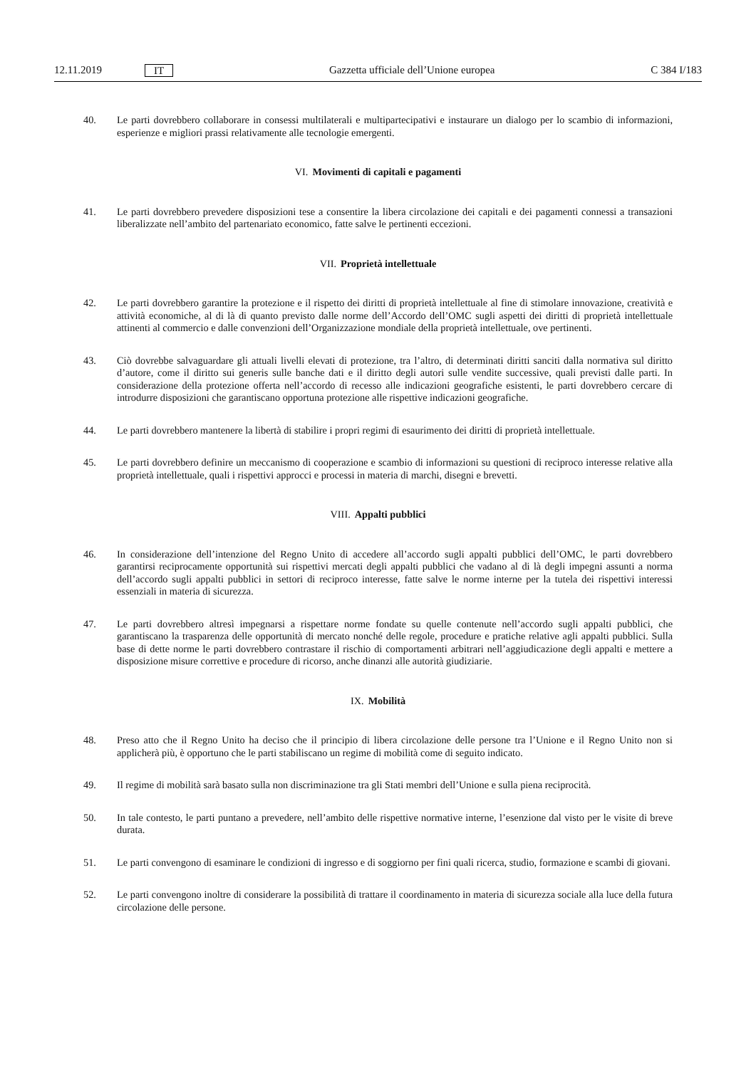12.11.2019 IT Gazzetta ufficiale dell’Unione europea C 384 I/183
40. Le parti dovrebbero collaborare in consessi multilaterali e multipartecipativi e instaurare un dialogo per lo scambio di informazioni, esperienze e migliori prassi relativamente alle tecnologie emergenti.
VI. Movimenti di capitali e pagamenti
41. Le parti dovrebbero prevedere disposizioni tese a consentire la libera circolazione dei capitali e dei pagamenti connessi a transazioni liberalizzate nell’ambito del partenariato economico, fatte salve le pertinenti eccezioni.
VII. Proprietà intellettuale
42. Le parti dovrebbero garantire la protezione e il rispetto dei diritti di proprietà intellettuale al fine di stimolare innovazione, creatività e attività economiche, al di là di quanto previsto dalle norme dell’Accordo dell’OMC sugli aspetti dei diritti di proprietà intellettuale attinenti al commercio e dalle convenzioni dell’Organizzazione mondiale della proprietà intellettuale, ove pertinenti.
43. Ciò dovrebbe salvaguardare gli attuali livelli elevati di protezione, tra l’altro, di determinati diritti sanciti dalla normativa sul diritto d’autore, come il diritto sui generis sulle banche dati e il diritto degli autori sulle vendite successive, quali previsti dalle parti. In considerazione della protezione offerta nell’accordo di recesso alle indicazioni geografiche esistenti, le parti dovrebbero cercare di introdurre disposizioni che garantiscano opportuna protezione alle rispettive indicazioni geografiche.
44. Le parti dovrebbero mantenere la libertà di stabilire i propri regimi di esaurimento dei diritti di proprietà intellettuale.
45. Le parti dovrebbero definire un meccanismo di cooperazione e scambio di informazioni su questioni di reciproco interesse relative alla proprietà intellettuale, quali i rispettivi approcci e processi in materia di marchi, disegni e brevetti.
VIII. Appalti pubblici
46. In considerazione dell’intenzione del Regno Unito di accedere all’accordo sugli appalti pubblici dell’OMC, le parti dovrebbero garantirsi reciprocamente opportunità sui rispettivi mercati degli appalti pubblici che vadano al di là degli impegni assunti a norma dell’accordo sugli appalti pubblici in settori di reciproco interesse, fatte salve le norme interne per la tutela dei rispettivi interessi essenziali in materia di sicurezza.
47. Le parti dovrebbero altresì impegnarsi a rispettare norme fondate su quelle contenute nell’accordo sugli appalti pubblici, che garantiscano la trasparenza delle opportunità di mercato nonché delle regole, procedure e pratiche relative agli appalti pubblici. Sulla base di dette norme le parti dovrebbero contrastare il rischio di comportamenti arbitrari nell’aggiudicazione degli appalti e mettere a disposizione misure correttive e procedure di ricorso, anche dinanzi alle autorità giudiziarie.
IX. Mobilità
48. Preso atto che il Regno Unito ha deciso che il principio di libera circolazione delle persone tra l’Unione e il Regno Unito non si applicherà più, è opportuno che le parti stabiliscano un regime di mobilità come di seguito indicato.
49. Il regime di mobilità sarà basato sulla non discriminazione tra gli Stati membri dell’Unione e sulla piena reciprocità.
50. In tale contesto, le parti puntano a prevedere, nell’ambito delle rispettive normative interne, l’esenzione dal visto per le visite di breve durata.
51. Le parti convengono di esaminare le condizioni di ingresso e di soggiorno per fini quali ricerca, studio, formazione e scambi di giovani.
52. Le parti convengono inoltre di considerare la possibilità di trattare il coordinamento in materia di sicurezza sociale alla luce della futura circolazione delle persone.